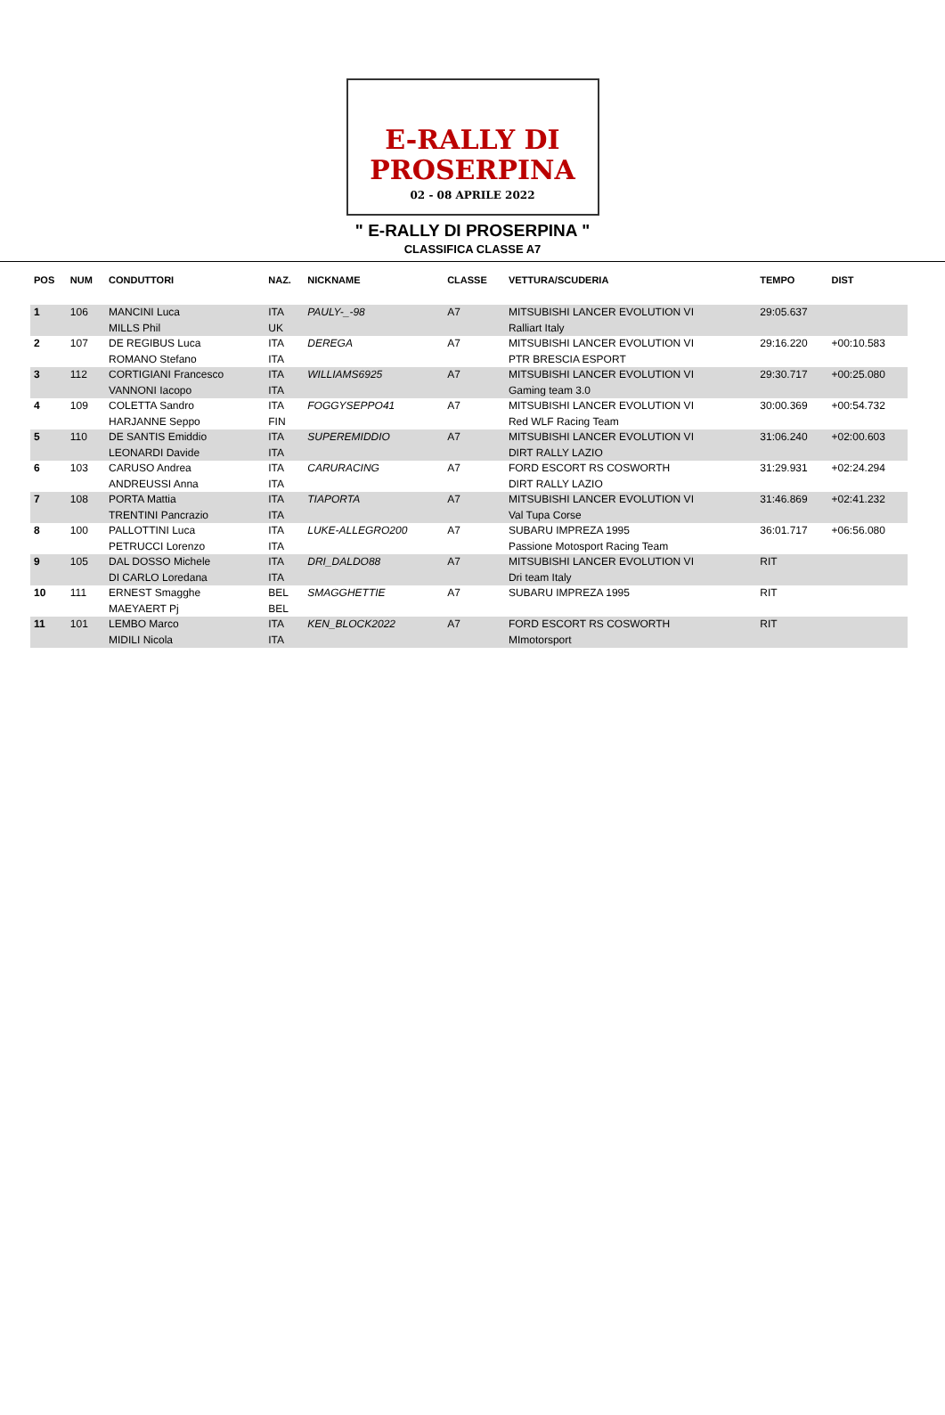E-RALLY DI
PROSERPINA
02 - 08 APRILE 2022
" E-RALLY DI PROSERPINA "
CLASSIFICA CLASSE A7
| POS | NUM | CONDUTTORI | NAZ. | NICKNAME | CLASSE | VETTURA/SCUDERIA | TEMPO | DIST |
| --- | --- | --- | --- | --- | --- | --- | --- | --- |
| 1 | 106 | MANCINI Luca MILLS Phil | ITA UK | PAULY-_-98 | A7 | MITSUBISHI LANCER EVOLUTION VI Ralliart Italy | 29:05.637 | |
| 2 | 107 | DE REGIBUS Luca ROMANO Stefano | ITA ITA | DEREGA | A7 | MITSUBISHI LANCER EVOLUTION VI PTR BRESCIA ESPORT | 29:16.220 | +00:10.583 |
| 3 | 112 | CORTIGIANI Francesco VANNONI Iacopo | ITA ITA | WILLIAMS6925 | A7 | MITSUBISHI LANCER EVOLUTION VI Gaming team 3.0 | 29:30.717 | +00:25.080 |
| 4 | 109 | COLETTA Sandro HARJANNE Seppo | ITA FIN | FOGGYSEPPO41 | A7 | MITSUBISHI LANCER EVOLUTION VI Red WLF Racing Team | 30:00.369 | +00:54.732 |
| 5 | 110 | DE SANTIS Emiddio LEONARDI Davide | ITA ITA | SUPEREMIDDIO | A7 | MITSUBISHI LANCER EVOLUTION VI DIRT RALLY LAZIO | 31:06.240 | +02:00.603 |
| 6 | 103 | CARUSO Andrea ANDREUSSI Anna | ITA ITA | CARURACING | A7 | FORD ESCORT RS COSWORTH DIRT RALLY LAZIO | 31:29.931 | +02:24.294 |
| 7 | 108 | PORTA Mattia TRENTINI Pancrazio | ITA ITA | TIAPORTA | A7 | MITSUBISHI LANCER EVOLUTION VI Val Tupa Corse | 31:46.869 | +02:41.232 |
| 8 | 100 | PALLOTTINI Luca PETRUCCI Lorenzo | ITA ITA | LUKE-ALLEGRO200 | A7 | SUBARU IMPREZA 1995 Passione Motosport Racing Team | 36:01.717 | +06:56.080 |
| 9 | 105 | DAL DOSSO Michele DI CARLO Loredana | ITA ITA | DRI_DALDO88 | A7 | MITSUBISHI LANCER EVOLUTION VI Dri team Italy | RIT | |
| 10 | 111 | ERNEST Smagghe MAEYAERT Pj | BEL BEL | SMAGGHETTIE | A7 | SUBARU IMPREZA 1995 | RIT | |
| 11 | 101 | LEMBO Marco MIDILI Nicola | ITA ITA | KEN_BLOCK2022 | A7 | FORD ESCORT RS COSWORTH MImotorsport | RIT | |